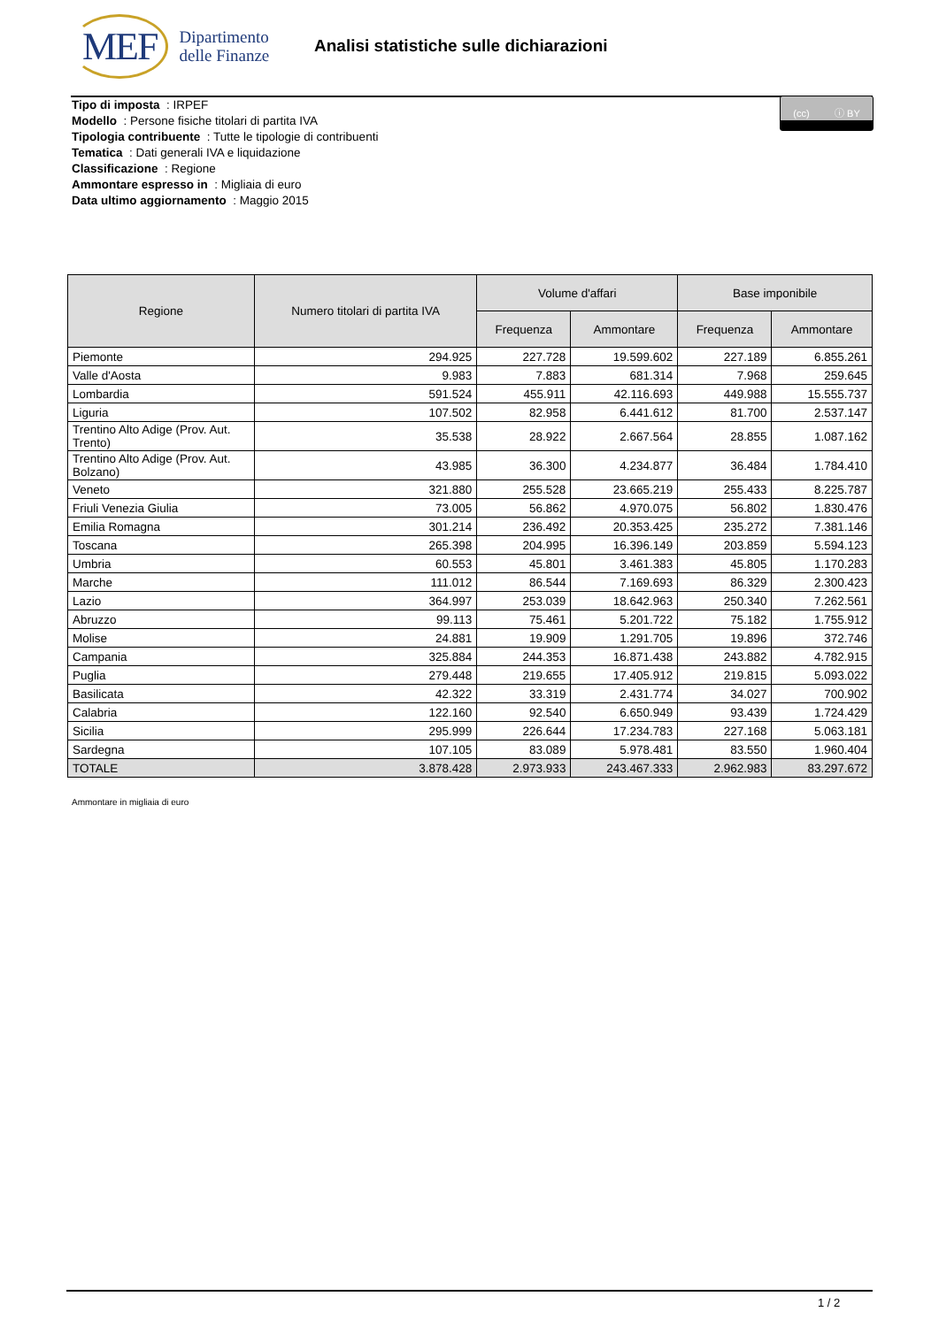MEF
Dipartimento
delle Finanze
Analisi statistiche sulle dichiarazioni
(cc) ⓘ BY
Tipo di imposta : IRPEF
Modello : Persone fisiche titolari di partita IVA
Tipologia contribuente : Tutte le tipologie di contribuenti
Tematica : Dati generali IVA e liquidazione
Classificazione : Regione
Ammontare espresso in : Migliaia di euro
Data ultimo aggiornamento : Maggio 2015
| Regione | Numero titolari di partita IVA | Volume d'affari | | Base imponibile | |
| --- | --- | --- | --- | --- | --- |
| | | Frequenza | Ammontare | Frequenza | Ammontare |
| Piemonte | 294.925 | 227.728 | 19.599.602 | 227.189 | 6.855.261 |
| Valle d'Aosta | 9.983 | 7.883 | 681.314 | 7.968 | 259.645 |
| Lombardia | 591.524 | 455.911 | 42.116.693 | 449.988 | 15.555.737 |
| Liguria | 107.502 | 82.958 | 6.441.612 | 81.700 | 2.537.147 |
| Trentino Alto Adige (Prov. Aut. Trento) | 35.538 | 28.922 | 2.667.564 | 28.855 | 1.087.162 |
| Trentino Alto Adige (Prov. Aut. Bolzano) | 43.985 | 36.300 | 4.234.877 | 36.484 | 1.784.410 |
| Veneto | 321.880 | 255.528 | 23.665.219 | 255.433 | 8.225.787 |
| Friuli Venezia Giulia | 73.005 | 56.862 | 4.970.075 | 56.802 | 1.830.476 |
| Emilia Romagna | 301.214 | 236.492 | 20.353.425 | 235.272 | 7.381.146 |
| Toscana | 265.398 | 204.995 | 16.396.149 | 203.859 | 5.594.123 |
| Umbria | 60.553 | 45.801 | 3.461.383 | 45.805 | 1.170.283 |
| Marche | 111.012 | 86.544 | 7.169.693 | 86.329 | 2.300.423 |
| Lazio | 364.997 | 253.039 | 18.642.963 | 250.340 | 7.262.561 |
| Abruzzo | 99.113 | 75.461 | 5.201.722 | 75.182 | 1.755.912 |
| Molise | 24.881 | 19.909 | 1.291.705 | 19.896 | 372.746 |
| Campania | 325.884 | 244.353 | 16.871.438 | 243.882 | 4.782.915 |
| Puglia | 279.448 | 219.655 | 17.405.912 | 219.815 | 5.093.022 |
| Basilicata | 42.322 | 33.319 | 2.431.774 | 34.027 | 700.902 |
| Calabria | 122.160 | 92.540 | 6.650.949 | 93.439 | 1.724.429 |
| Sicilia | 295.999 | 226.644 | 17.234.783 | 227.168 | 5.063.181 |
| Sardegna | 107.105 | 83.089 | 5.978.481 | 83.550 | 1.960.404 |
| TOTALE | 3.878.428 | 2.973.933 | 243.467.333 | 2.962.983 | 83.297.672 |
Ammontare in migliaia di euro
1 / 2